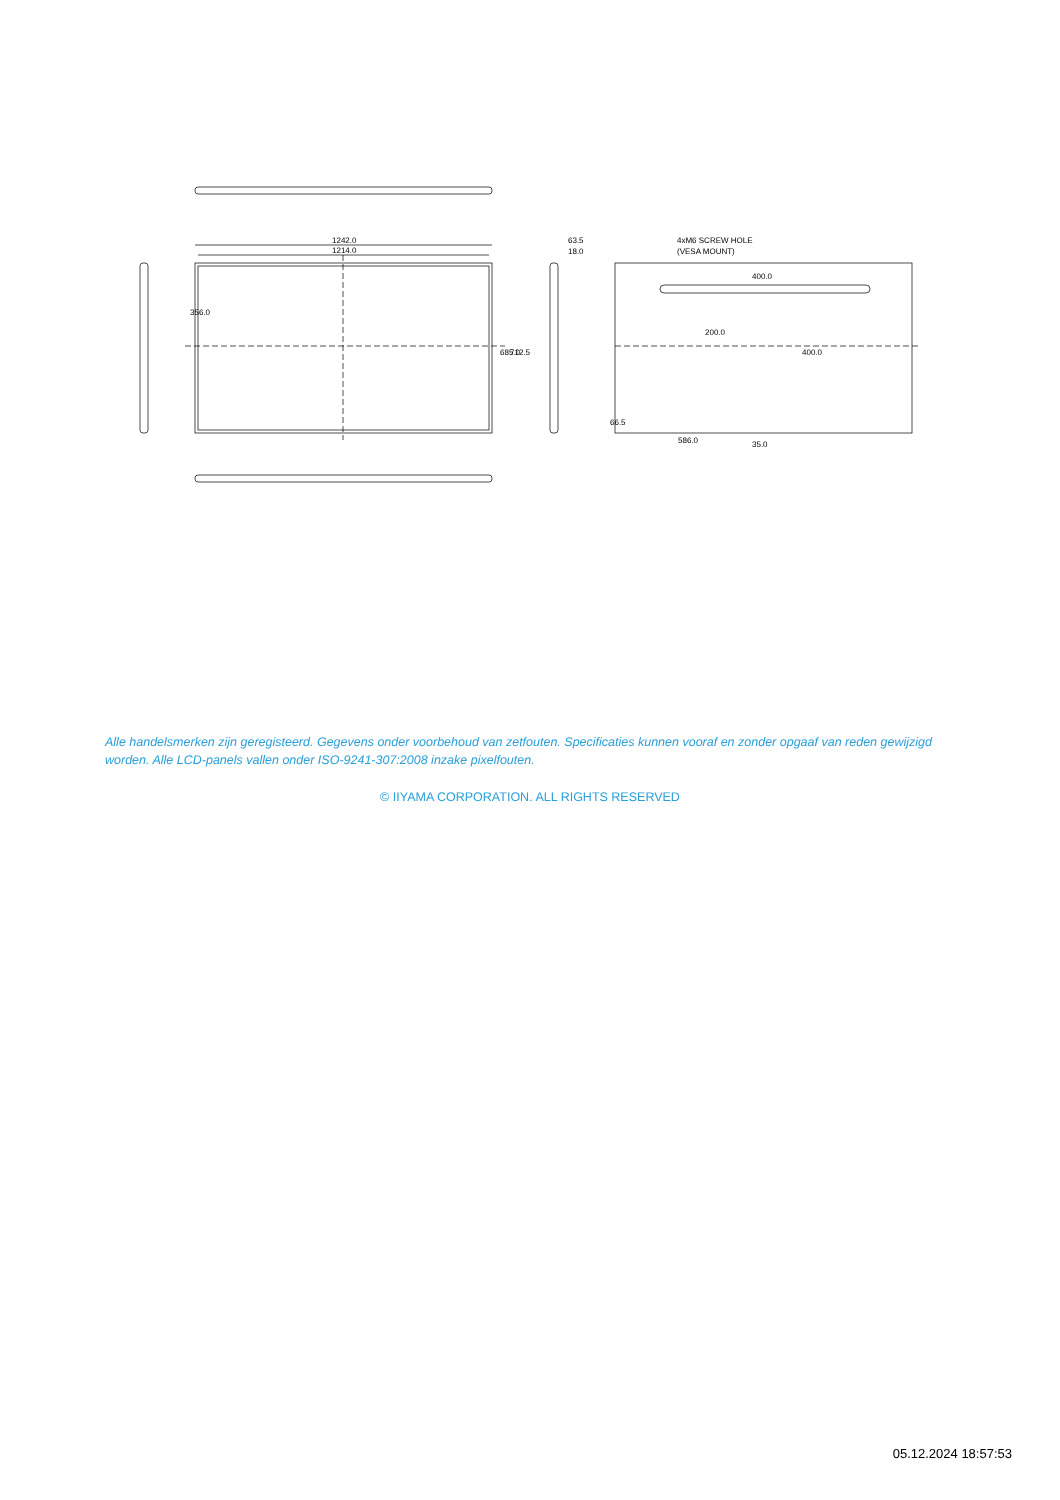1242.0
1214.0
63.5
18.0
4xM6 SCREW HOLE
(VESA MOUNT)
400.0
586.0
35.0
356.0
685.0
712.5
200.0
400.0
66.5
Alle handelsmerken zijn geregisteerd. Gegevens onder voorbehoud van zetfouten. Specificaties kunnen vooraf en zonder opgaaf van reden gewijzigd worden. Alle LCD-panels vallen onder ISO-9241-307:2008 inzake pixelfouten.
© IIYAMA CORPORATION. ALL RIGHTS RESERVED
05.12.2024 18:57:53